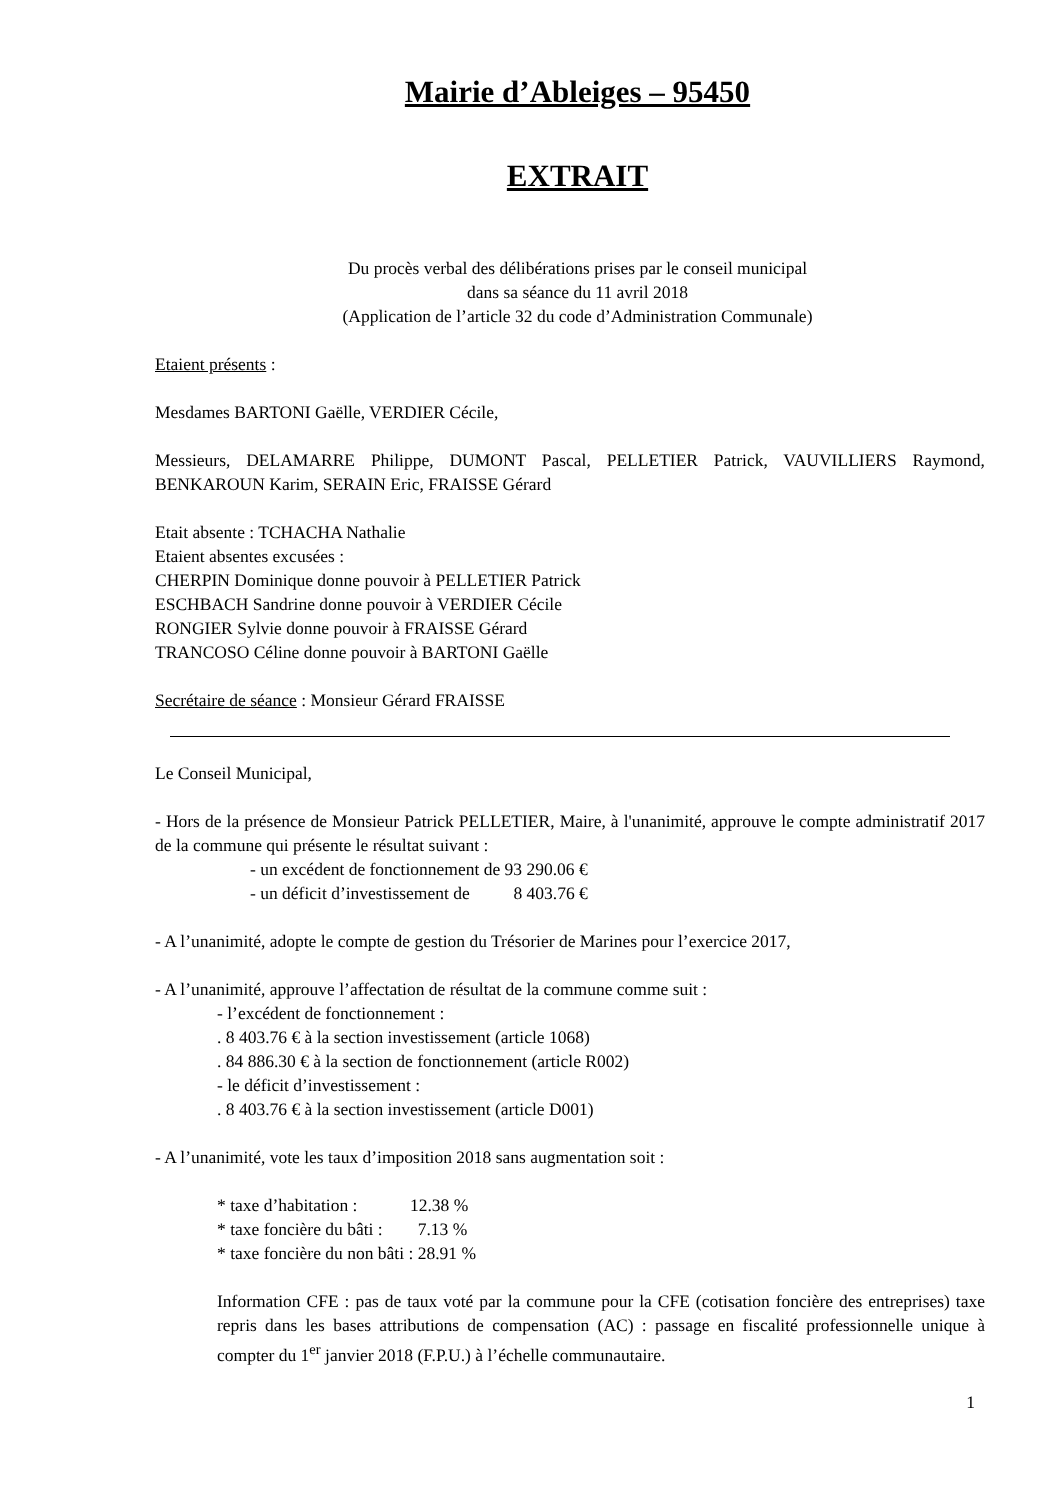Mairie d’Ableiges – 95450
EXTRAIT
Du procès verbal des délibérations prises par le conseil municipal
dans sa séance du 11 avril 2018
(Application de l’article 32 du code d’Administration Communale)
Etaient présents :
Mesdames BARTONI Gaëlle, VERDIER Cécile,
Messieurs, DELAMARRE Philippe, DUMONT Pascal, PELLETIER Patrick, VAUVILLIERS Raymond, BENKAROUN Karim, SERAIN Eric, FRAISSE Gérard
Etait absente : TCHACHA Nathalie
Etaient absentes excusées :
CHERPIN Dominique donne pouvoir à PELLETIER Patrick
ESCHBACH Sandrine donne pouvoir à VERDIER Cécile
RONGIER Sylvie donne pouvoir à FRAISSE Gérard
TRANCOSO Céline donne pouvoir à BARTONI Gaëlle
Secrétaire de séance : Monsieur Gérard FRAISSE
Le Conseil Municipal,
- Hors de la présence de Monsieur Patrick PELLETIER, Maire, à l'unanimité, approuve le compte administratif 2017 de la commune qui présente le résultat suivant :
- un excédent de fonctionnement de 93 290.06 €
- un déficit d’investissement de 8 403.76 €
- A l’unanimité, adopte le compte de gestion du Trésorier de Marines pour l’exercice 2017,
- A l’unanimité, approuve l’affectation de résultat de la commune comme suit :
- l’excédent de fonctionnement :
. 8 403.76 € à la section investissement (article 1068)
. 84 886.30 € à la section de fonctionnement (article R002)
- le déficit d’investissement :
. 8 403.76 € à la section investissement (article D001)
- A l’unanimité, vote les taux d’imposition 2018 sans augmentation soit :
* taxe d’habitation : 12.38 %
* taxe foncière du bâti : 7.13 %
* taxe foncière du non bâti : 28.91 %
Information CFE : pas de taux voté par la commune pour la CFE (cotisation foncière des entreprises) taxe repris dans les bases attributions de compensation (AC) : passage en fiscalité professionnelle unique à compter du 1<sup>er</sup> janvier 2018 (F.P.U.) à l’échelle communautaire.
1